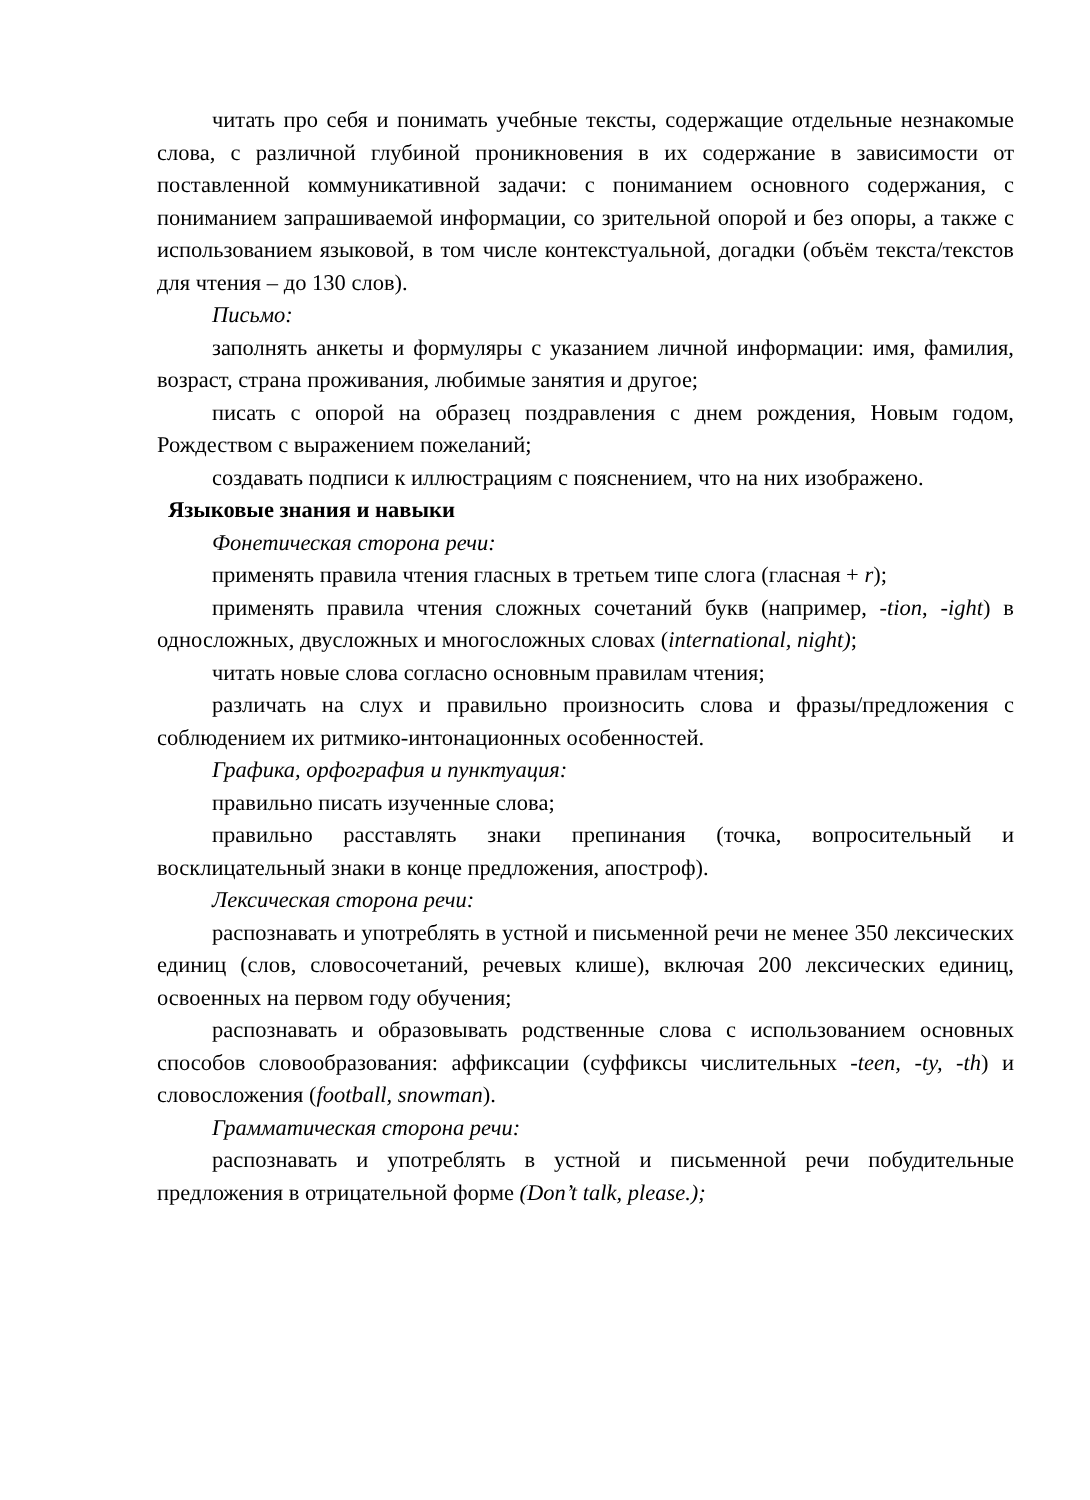читать про себя и понимать учебные тексты, содержащие отдельные незнакомые слова, с различной глубиной проникновения в их содержание в зависимости от поставленной коммуникативной задачи: с пониманием основного содержания, с пониманием запрашиваемой информации, со зрительной опорой и без опоры, а также с использованием языковой, в том числе контекстуальной, догадки (объём текста/текстов для чтения – до 130 слов).
Письмо:
заполнять анкеты и формуляры с указанием личной информации: имя, фамилия, возраст, страна проживания, любимые занятия и другое;
писать с опорой на образец поздравления с днем рождения, Новым годом, Рождеством с выражением пожеланий;
создавать подписи к иллюстрациям с пояснением, что на них изображено.
Языковые знания и навыки
Фонетическая сторона речи:
применять правила чтения гласных в третьем типе слога (гласная + r);
применять правила чтения сложных сочетаний букв (например, -tion, -ight) в односложных, двусложных и многосложных словах (international, night);
читать новые слова согласно основным правилам чтения;
различать на слух и правильно произносить слова и фразы/предложения с соблюдением их ритмико-интонационных особенностей.
Графика, орфография и пунктуация:
правильно писать изученные слова;
правильно расставлять знаки препинания (точка, вопросительный и восклицательный знаки в конце предложения, апостроф).
Лексическая сторона речи:
распознавать и употреблять в устной и письменной речи не менее 350 лексических единиц (слов, словосочетаний, речевых клише), включая 200 лексических единиц, освоенных на первом году обучения;
распознавать и образовывать родственные слова с использованием основных способов словообразования: аффиксации (суффиксы числительных -teen, -ty, -th) и словосложения (football, snowman).
Грамматическая сторона речи:
распознавать и употреблять в устной и письменной речи побудительные предложения в отрицательной форме (Don’t talk, please.);